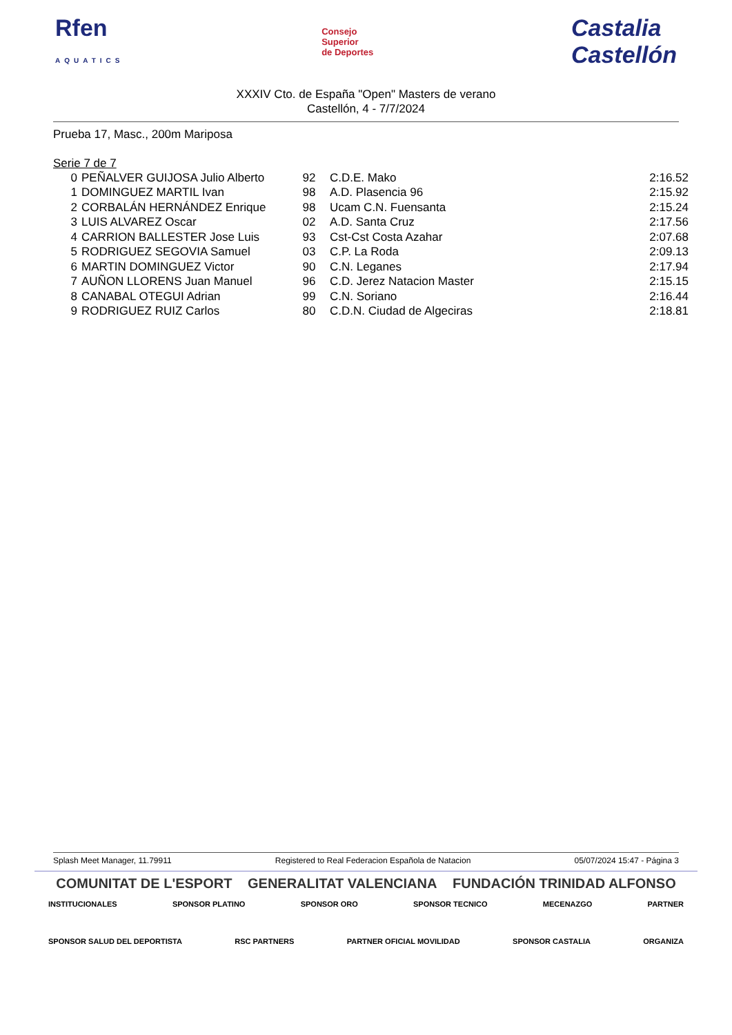Rfen
AQUATICS Consejo
Superior
de Deportes Castalia
Castellón
XXXIV Cto. de España "Open" Masters de verano
Castellón, 4 - 7/7/2024
Prueba 17, Masc., 200m Mariposa
Serie 7 de 7
| 0 | PEÑALVER GUIJOSA Julio Alberto | 92 | C.D.E. Mako | 2:16.52 |
| 1 | DOMINGUEZ MARTIL Ivan | 98 | A.D. Plasencia 96 | 2:15.92 |
| 2 | CORBALÁN HERNÁNDEZ Enrique | 98 | Ucam C.N. Fuensanta | 2:15.24 |
| 3 | LUIS ALVAREZ Oscar | 02 | A.D. Santa Cruz | 2:17.56 |
| 4 | CARRION BALLESTER Jose Luis | 93 | Cst-Cst Costa Azahar | 2:07.68 |
| 5 | RODRIGUEZ SEGOVIA Samuel | 03 | C.P. La Roda | 2:09.13 |
| 6 | MARTIN DOMINGUEZ Victor | 90 | C.N. Leganes | 2:17.94 |
| 7 | AUÑON LLORENS Juan Manuel | 96 | C.D. Jerez Natacion Master | 2:15.15 |
| 8 | CANABAL OTEGUI Adrian | 99 | C.N. Soriano | 2:16.44 |
| 9 | RODRIGUEZ RUIZ Carlos | 80 | C.D.N. Ciudad de Algeciras | 2:18.81 |
Splash Meet Manager, 11.79911 Registered to Real Federacion Española de Natacion 05/07/2024 15:47 - Página 3
COMUNITAT DE L'ESPORT GENERALITAT VALENCIANA FUNDACIÓN TRINIDAD ALFONSO
INSTITUCIONALES SPONSOR PLATINO SPONSOR ORO SPONSOR TECNICO MECENAZGO PARTNER
SPONSOR SALUD DEL DEPORTISTA RSC PARTNERS PARTNER OFICIAL MOVILIDAD SPONSOR CASTALIA ORGANIZA